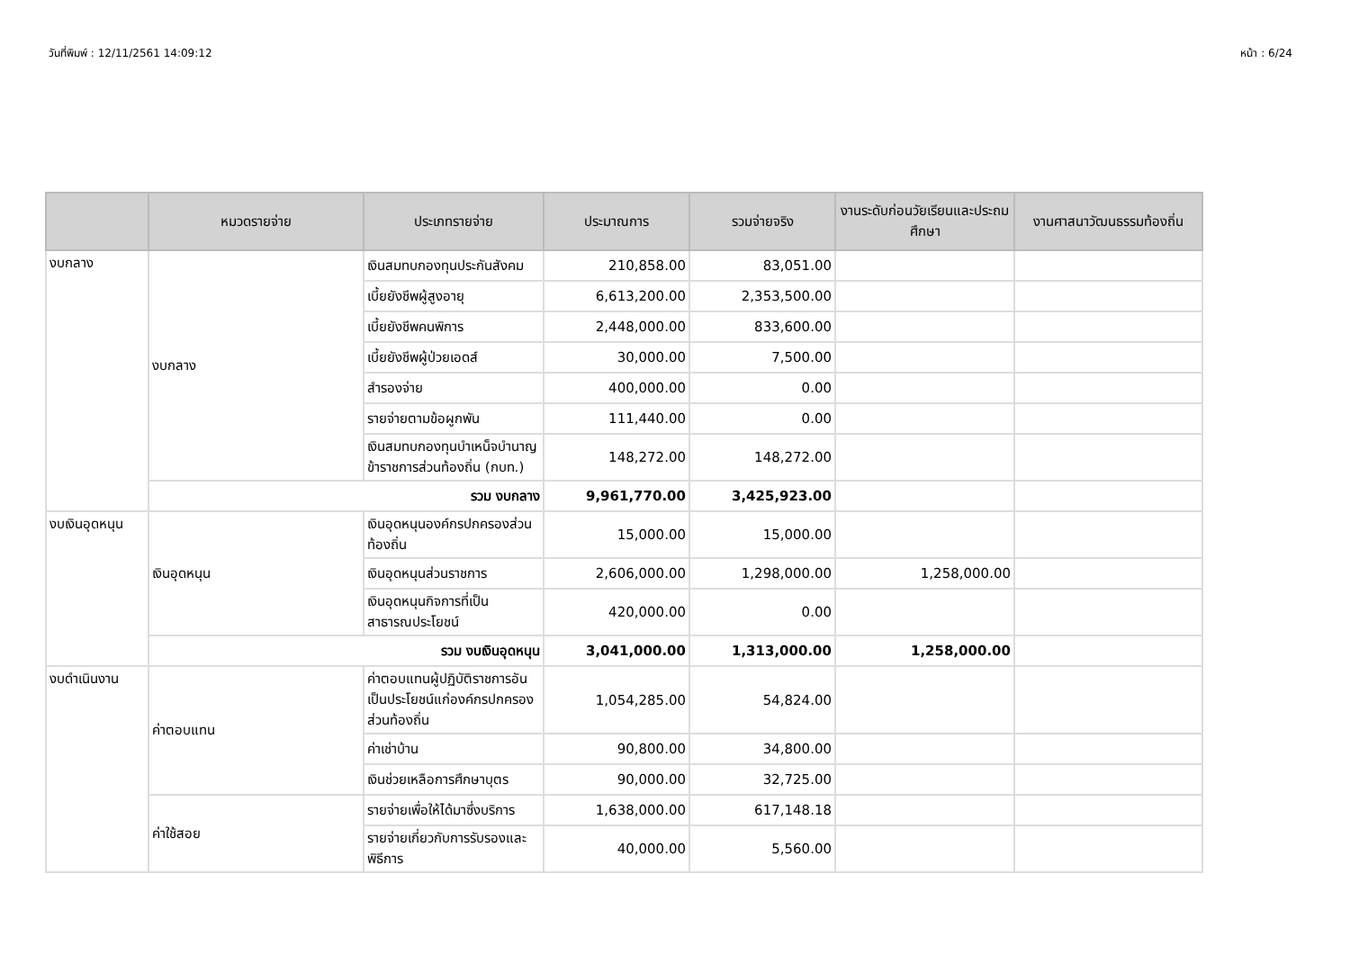วันที่พิมพ์ : 12/11/2561 14:09:12 หน้า : 6/24
| | หมวดรายจ่าย | ประเภทรายจ่าย | ประมาณการ | รวมจ่ายจริง | งานระดับก่อนวัยเรียนและประถมศึกษา | งานศาสนาวัฒนธรรมท้องถิ่น |
| --- | --- | --- | --- | --- | --- | --- |
| งบกลาง | งบกลาง | เงินสมทบกองทุนประกันสังคม | 210,858.00 | 83,051.00 | | |
| | | เบี้ยยังชีพผู้สูงอายุ | 6,613,200.00 | 2,353,500.00 | | |
| | | เบี้ยยังชีพคนพิการ | 2,448,000.00 | 833,600.00 | | |
| | | เบี้ยยังชีพผู้ป่วยเอดส์ | 30,000.00 | 7,500.00 | | |
| | | สำรองจ่าย | 400,000.00 | 0.00 | | |
| | | รายจ่ายตามข้อผูกพัน | 111,440.00 | 0.00 | | |
| | | เงินสมทบกองทุนบำเหน็จบำนาญข้าราชการส่วนท้องถิ่น (กบท.) | 148,272.00 | 148,272.00 | | |
| | รวม งบกลาง | | 9,961,770.00 | 3,425,923.00 | | |
| งบเงินอุดหนุน | เงินอุดหนุน | เงินอุดหนุนองค์กรปกครองส่วนท้องถิ่น | 15,000.00 | 15,000.00 | | |
| | | เงินอุดหนุนส่วนราชการ | 2,606,000.00 | 1,298,000.00 | 1,258,000.00 | |
| | | เงินอุดหนุนกิจการที่เป็นสาธารณประโยชน์ | 420,000.00 | 0.00 | | |
| | รวม งบเงินอุดหนุน | | 3,041,000.00 | 1,313,000.00 | 1,258,000.00 | |
| งบดำเนินงาน | ค่าตอบแทน | ค่าตอบแทนผู้ปฏิบัติราชการอันเป็นประโยชน์แก่องค์กรปกครองส่วนท้องถิ่น | 1,054,285.00 | 54,824.00 | | |
| | | ค่าเช่าบ้าน | 90,800.00 | 34,800.00 | | |
| | | เงินช่วยเหลือการศึกษาบุตร | 90,000.00 | 32,725.00 | | |
| | ค่าใช้สอย | รายจ่ายเพื่อให้ได้มาซึ่งบริการ | 1,638,000.00 | 617,148.18 | | |
| | | รายจ่ายเกี่ยวกับการรับรองและพิธีการ | 40,000.00 | 5,560.00 | | |